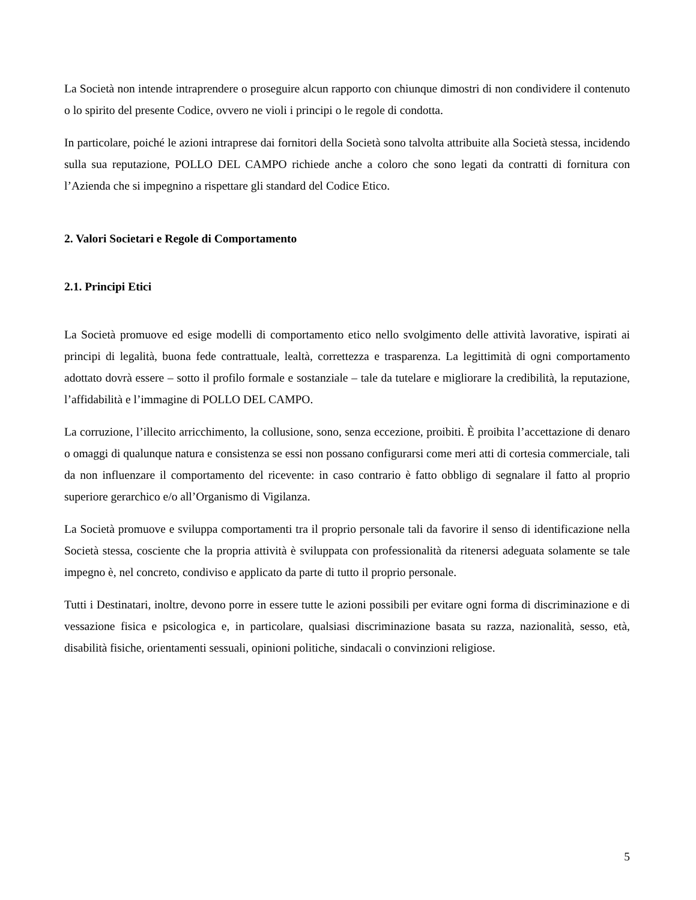La Società non intende intraprendere o proseguire alcun rapporto con chiunque dimostri di non condividere il contenuto o lo spirito del presente Codice, ovvero ne violi i principi o le regole di condotta.
In particolare, poiché le azioni intraprese dai fornitori della Società sono talvolta attribuite alla Società stessa, incidendo sulla sua reputazione, POLLO DEL CAMPO richiede anche a coloro che sono legati da contratti di fornitura con l’Azienda che si impegnino a rispettare gli standard del Codice Etico.
2. Valori Societari e Regole di Comportamento
2.1. Principi Etici
La Società promuove ed esige modelli di comportamento etico nello svolgimento delle attività lavorative, ispirati ai principi di legalità, buona fede contrattuale, lealtà, correttezza e trasparenza. La legittimità di ogni comportamento adottato dovrà essere – sotto il profilo formale e sostanziale – tale da tutelare e migliorare la credibilità, la reputazione, l’affidabilità e l’immagine di POLLO DEL CAMPO.
La corruzione, l’illecito arricchimento, la collusione, sono, senza eccezione, proibiti. È proibita l’accettazione di denaro o omaggi di qualunque natura e consistenza se essi non possano configurarsi come meri atti di cortesia commerciale, tali da non influenzare il comportamento del ricevente: in caso contrario è fatto obbligo di segnalare il fatto al proprio superiore gerarchico e/o all’Organismo di Vigilanza.
La Società promuove e sviluppa comportamenti tra il proprio personale tali da favorire il senso di identificazione nella Società stessa, cosciente che la propria attività è sviluppata con professionalità da ritenersi adeguata solamente se tale impegno è, nel concreto, condiviso e applicato da parte di tutto il proprio personale.
Tutti i Destinatari, inoltre, devono porre in essere tutte le azioni possibili per evitare ogni forma di discriminazione e di vessazione fisica e psicologica e, in particolare, qualsiasi discriminazione basata su razza, nazionalità, sesso, età, disabilità fisiche, orientamenti sessuali, opinioni politiche, sindacali o convinzioni religiose.
5